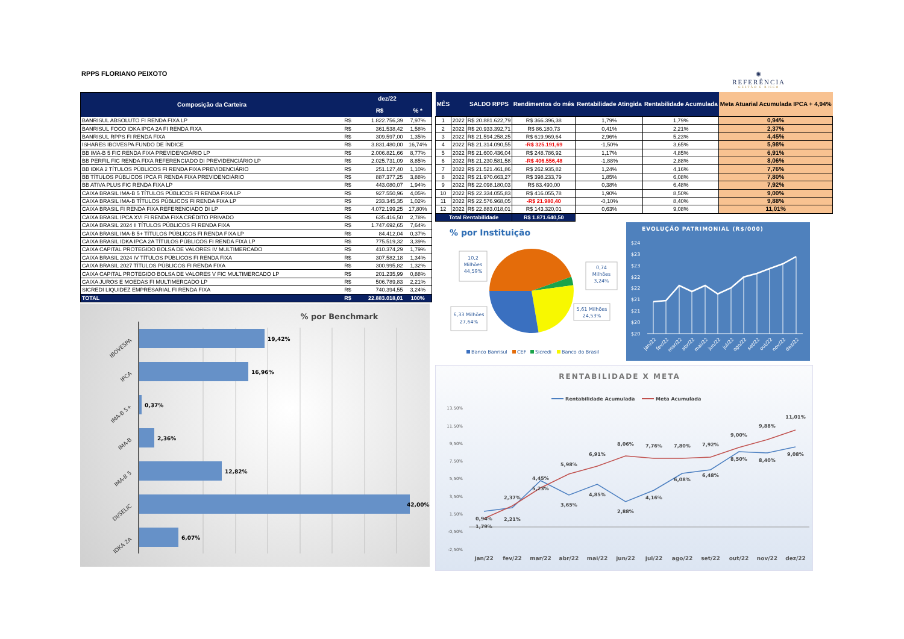RPPS FLORIANO PEIXOTO
✺
REFERÊNCIA
GESTÃO E RISCO
| Composição da Carteira | dez/22 | | |
| --- | --- | --- | --- |
| | | R$ | % * |
| BANRISUL ABSOLUTO FI RENDA FIXA LP | R$ | 1.822.756,39 | 7,97% |
| BANRISUL FOCO IDKA IPCA 2A FI RENDA FIXA | R$ | 361.538,42 | 1,58% |
| BANRISUL RPPS FI RENDA FIXA | R$ | 309.597,00 | 1,35% |
| ISHARES IBOVESPA FUNDO DE ÍNDICE | R$ | 3.831.480,00 | 16,74% |
| BB IMA-B 5 FIC RENDA FIXA PREVIDENCIÁRIO LP | R$ | 2.006.821,66 | 8,77% |
| BB PERFIL FIC RENDA FIXA REFERENCIADO DI PREVIDENCIÁRIO LP | R$ | 2.025.731,09 | 8,85% |
| BB IDKA 2 TÍTULOS PÚBLICOS FI RENDA FIXA PREVIDENCIÁRIO | R$ | 251.127,40 | 1,10% |
| BB TÍTULOS PÚBLICOS IPCA FI RENDA FIXA PREVIDENCIÁRIO | R$ | 887.377,25 | 3,88% |
| BB ATIVA PLUS FIC RENDA FIXA LP | R$ | 443.080,07 | 1,94% |
| CAIXA BRASIL IMA-B 5 TÍTULOS PÚBLICOS FI RENDA FIXA LP | R$ | 927.550,96 | 4,05% |
| CAIXA BRASIL IMA-B TÍTULOS PÚBLICOS FI RENDA FIXA LP | R$ | 233.345,35 | 1,02% |
| CAIXA BRASIL FI RENDA FIXA REFERENCIADO DI LP | R$ | 4.072.199,25 | 17,80% |
| CAIXA BRASIL IPCA XVI FI RENDA FIXA CRÉDITO PRIVADO | R$ | 635.416,50 | 2,78% |
| CAIXA BRASIL 2024 II TÍTULOS PÚBLICOS FI RENDA FIXA | R$ | 1.747.692,65 | 7,64% |
| CAIXA BRASIL IMA-B 5+ TÍTULOS PÚBLICOS FI RENDA FIXA LP | R$ | 84.412,04 | 0,37% |
| CAIXA BRASIL IDKA IPCA 2A TÍTULOS PÚBLICOS FI RENDA FIXA LP | R$ | 775.519,32 | 3,39% |
| CAIXA CAPITAL PROTEGIDO BOLSA DE VALORES IV MULTIMERCADO | R$ | 410.374,29 | 1,79% |
| CAIXA BRASIL 2024 IV TÍTULOS PÚBLICOS FI RENDA FIXA | R$ | 307.582,18 | 1,34% |
| CAIXA BRASIL 2027 TÍTULOS PÚBLICOS FI RENDA FIXA | R$ | 300.995,82 | 1,32% |
| CAIXA CAPITAL PROTEGIDO BOLSA DE VALORES V FIC MULTIMERCADO LP | R$ | 201.235,99 | 0,88% |
| CAIXA JUROS E MOEDAS FI MULTIMERCADO LP | R$ | 506.789,83 | 2,21% |
| SICREDI LIQUIDEZ EMPRESARIAL FI RENDA FIXA | R$ | 740.394,55 | 3,24% |
| TOTAL | R$ | 22.883.018,01 | 100% |
% por Benchmark
19,42%
16,96%
0,37%
2,36%
12,82%
42,00%
6,07%
IBOVESPA
IPCA
IMA-B 5+
IMA-B
IMA-B 5
DI/SELIC
IDKA 2A
| MÊS | | SALDO RPPS | Rendimentos do mês | Rentabilidade Atingida | Rentabilidade Acumulada | Meta Atuarial Acumulada IPCA + 4,94% |
| --- | --- | --- | --- | --- | --- | --- |
| 1 | 2022 | R$ 20.881.622,79 | R$ 366.396,38 | 1,79% | 1,79% | 0,94% |
| 2 | 2022 | R$ 20.933.392,71 | R$ 86.180,73 | 0,41% | 2,21% | 2,37% |
| 3 | 2022 | R$ 21.594.258,25 | R$ 619.969,64 | 2,96% | 5,23% | 4,45% |
| 4 | 2022 | R$ 21.314.090,55 | -R$ 325.191,69 | -1,50% | 3,65% | 5,98% |
| 5 | 2022 | R$ 21.600.436,04 | R$ 248.786,92 | 1,17% | 4,85% | 6,91% |
| 6 | 2022 | R$ 21.230.581,58 | -R$ 406.556,48 | -1,88% | 2,88% | 8,06% |
| 7 | 2022 | R$ 21.521.461,86 | R$ 262.935,82 | 1,24% | 4,16% | 7,76% |
| 8 | 2022 | R$ 21.970.663,27 | R$ 398.233,79 | 1,85% | 6,08% | 7,80% |
| 9 | 2022 | R$ 22.098.180,03 | R$ 83.490,00 | 0,38% | 6,48% | 7,92% |
| 10 | 2022 | R$ 22.334.055,83 | R$ 416.055,78 | 1,90% | 8,50% | 9,00% |
| 11 | 2022 | R$ 22.576.968,05 | -R$ 21.980,40 | -0,10% | 8,40% | 9,88% |
| 12 | 2022 | R$ 22.883.018,01 | R$ 143.320,01 | 0,63% | 9,08% | 11,01% |
| Total Rentabilidade | | | R$ 1.871.640,50 | | | |
% por Instituição
10,2
Milhões
44,59%
0,74
Milhões
3,24%
6,33 Milhões
27,64%
5,61 Milhões
24,53%
Banco Banrisul
CEF
Sicredi
Banco do Brasil
EVOLUÇÃO PATRIMONIAL (R$/000)
$24
$23
$23
$22
$22
$21
$21
$20
$20
jan/22
fev/22
mar/22
abr/22
mai/22
jun/22
jul/22
ago/22
set/22
out/22
nov/22
dez/22
RENTABILIDADE X META
Rentabilidade Acumulada
Meta Acumulada
13,50%
11,50%
9,50%
7,50%
5,50%
3,50%
1,50%
-0,50%
-2,50%
0,94%
2,37%
4,45%
5,98%
6,91%
8,06%
7,76%
7,80%
7,92%
9,00%
9,88%
11,01%
1,79%
2,21%
5,23%
3,65%
4,85%
2,88%
4,16%
6,08%
6,48%
8,50%
8,40%
9,08%
jan/22
fev/22
mar/22
abr/22
mai/22
jun/22
jul/22
ago/22
set/22
out/22
nov/22
dez/22